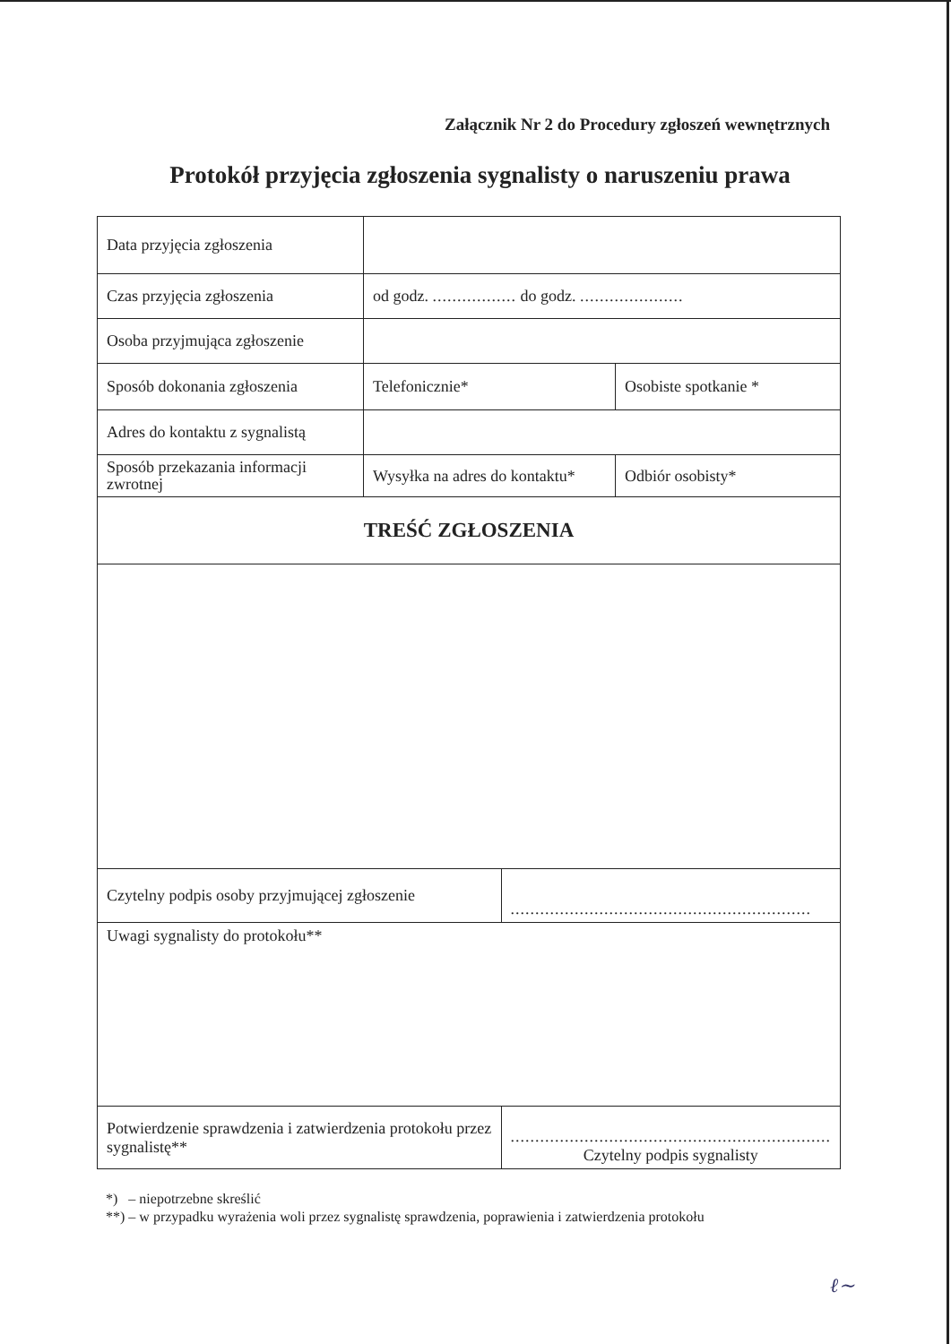Załącznik Nr 2 do Procedury zgłoszeń wewnętrznych
Protokół przyjęcia zgłoszenia sygnalisty o naruszeniu prawa
| Data przyjęcia zgłoszenia | | | |
| Czas przyjęcia zgłoszenia | od godz. ................. do godz. ..................... | | |
| Osoba przyjmująca zgłoszenie | | | |
| Sposób dokonania zgłoszenia | Telefonicznie* | | Osobiste spotkanie * |
| Adres do kontaktu z sygnalistą | | | |
| Sposób przekazania informacji zwrotnej | Wysyłka na adres do kontaktu* | | Odbiór osobisty* |
| TREŚĆ ZGŁOSZENIA | | | |
| Czytelny podpis osoby przyjmującej zgłoszenie | | ............................................................. | |
| Uwagi sygnalisty do protokołu** | | | |
| Potwierdzenie sprawdzenia i zatwierdzenia protokołu przez sygnalistę** | | ................................................................. Czytelny podpis sygnalisty | |
*) – niepotrzebne skreślić
**) – w przypadku wyrażenia woli przez sygnalistę sprawdzenia, poprawienia i zatwierdzenia protokołu
ℓ∼